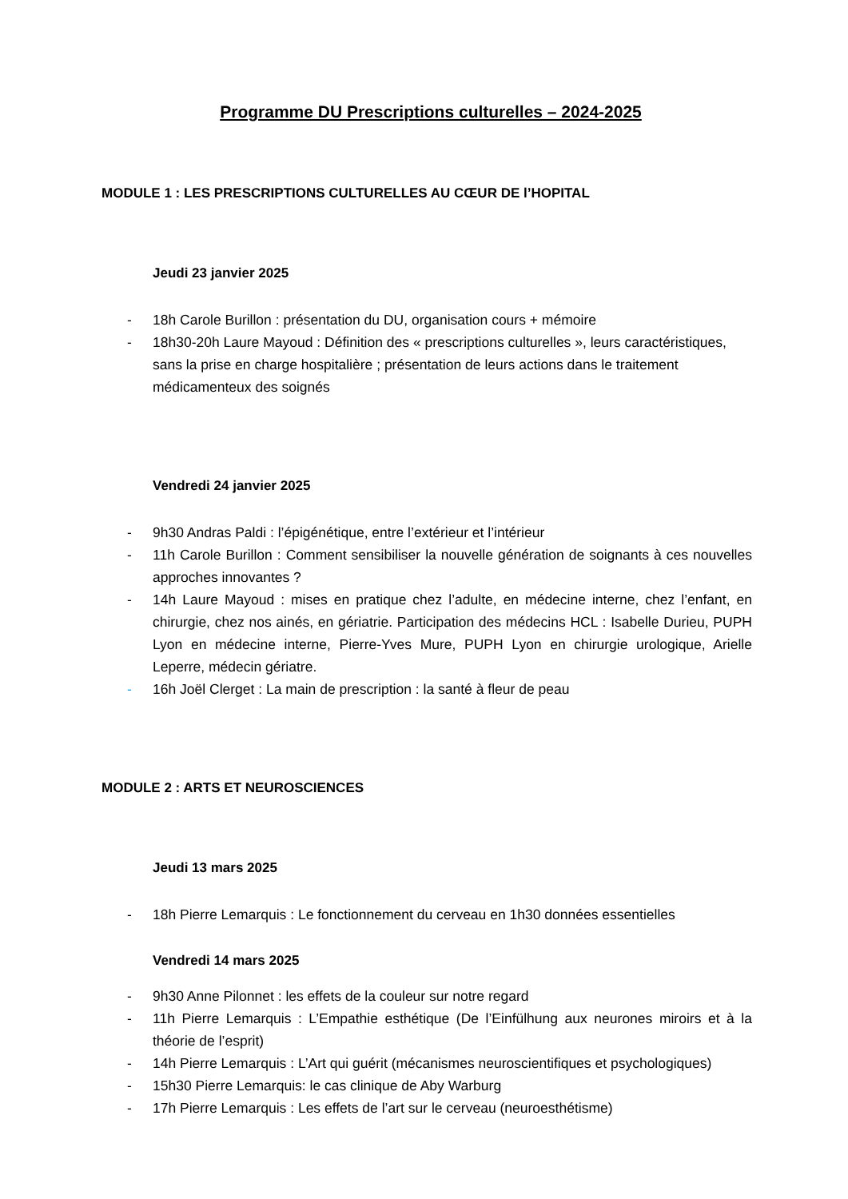Programme DU Prescriptions culturelles – 2024-2025
MODULE 1 : LES PRESCRIPTIONS CULTURELLES AU CŒUR DE l’HOPITAL
Jeudi 23 janvier 2025
- 18h Carole Burillon : présentation du DU, organisation cours + mémoire
- 18h30-20h Laure Mayoud : Définition des « prescriptions culturelles », leurs caractéristiques, sans la prise en charge hospitalière ; présentation de leurs actions dans le traitement médicamenteux des soignés
Vendredi 24 janvier 2025
- 9h30 Andras Paldi : l’épigénétique, entre l’extérieur et l’intérieur
- 11h Carole Burillon : Comment sensibiliser la nouvelle génération de soignants à ces nouvelles approches innovantes ?
- 14h Laure Mayoud : mises en pratique chez l’adulte, en médecine interne, chez l’enfant, en chirurgie, chez nos ainés, en gériatrie. Participation des médecins HCL : Isabelle Durieu, PUPH Lyon en médecine interne, Pierre-Yves Mure, PUPH Lyon en chirurgie urologique, Arielle Leperre, médecin gériatre.
- 16h Joël Clerget : La main de prescription : la santé à fleur de peau
MODULE 2 : ARTS ET NEUROSCIENCES
Jeudi 13 mars 2025
- 18h Pierre Lemarquis : Le fonctionnement du cerveau en 1h30 données essentielles
Vendredi 14 mars 2025
- 9h30 Anne Pilonnet : les effets de la couleur sur notre regard
- 11h Pierre Lemarquis : L’Empathie esthétique (De l’Einfülhung aux neurones miroirs et à la théorie de l’esprit)
- 14h Pierre Lemarquis : L’Art qui guérit (mécanismes neuroscientifiques et psychologiques)
- 15h30 Pierre Lemarquis: le cas clinique de Aby Warburg
- 17h Pierre Lemarquis : Les effets de l’art sur le cerveau (neuroesthétisme)